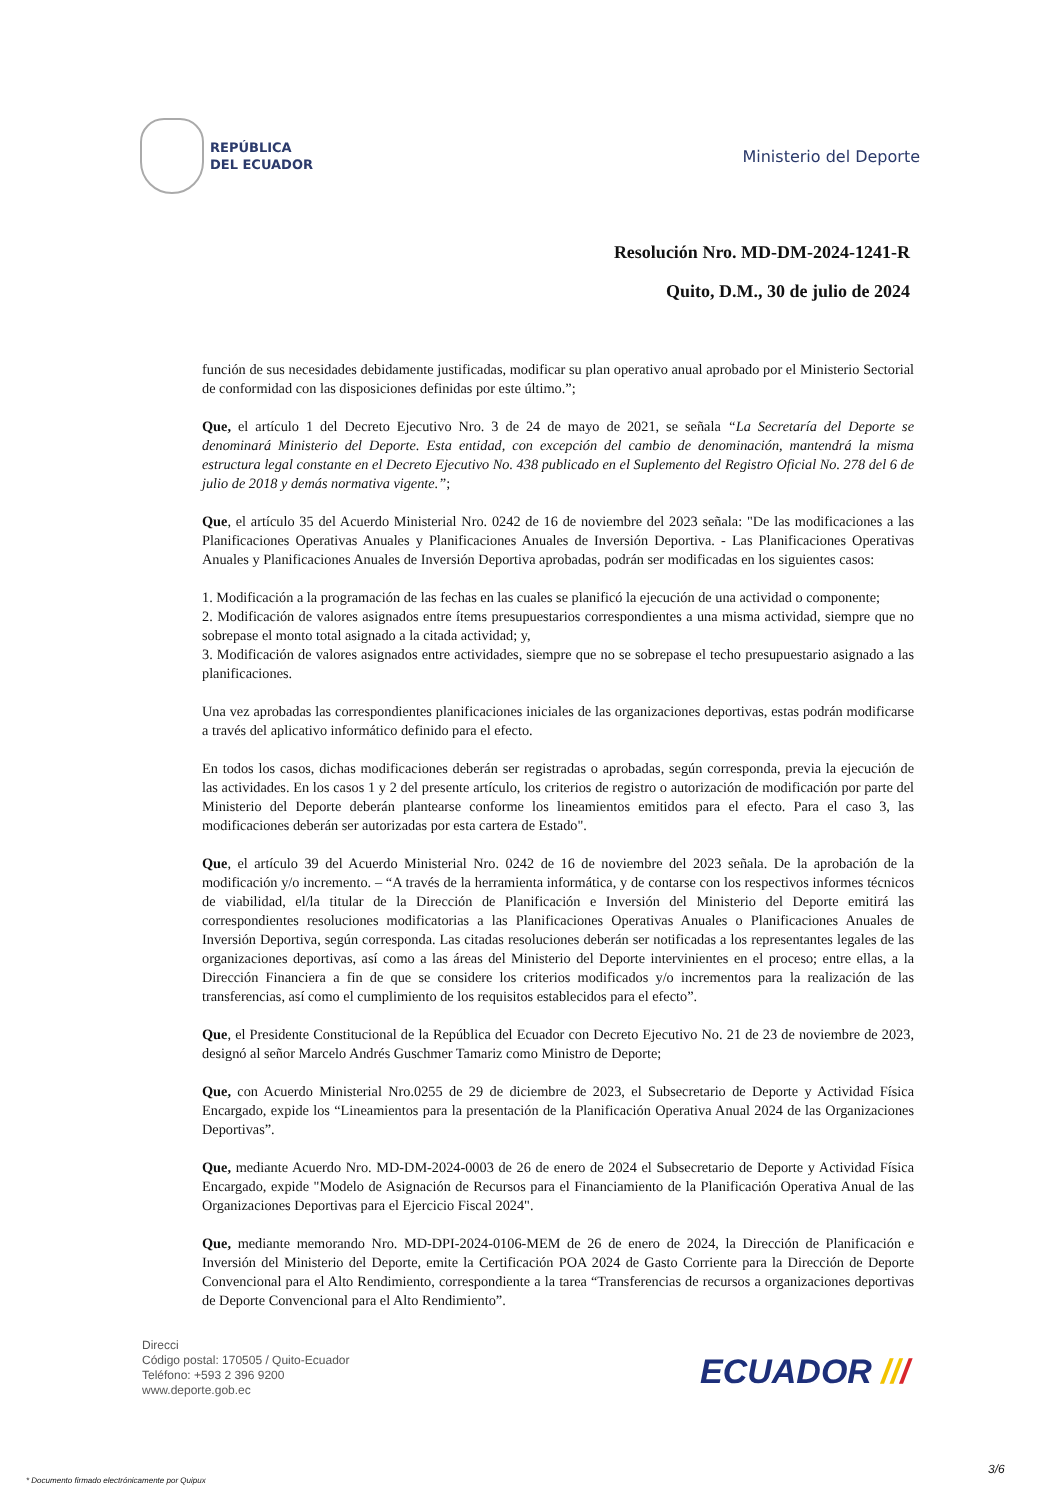REPÚBLICA
DEL ECUADOR
Ministerio del Deporte
Resolución Nro. MD-DM-2024-1241-R
Quito, D.M., 30 de julio de 2024
función de sus necesidades debidamente justificadas, modificar su plan operativo anual aprobado por el Ministerio Sectorial de conformidad con las disposiciones definidas por este último.”;
Que, el artículo 1 del Decreto Ejecutivo Nro. 3 de 24 de mayo de 2021, se señala “La Secretaría del Deporte se denominará Ministerio del Deporte. Esta entidad, con excepción del cambio de denominación, mantendrá la misma estructura legal constante en el Decreto Ejecutivo No. 438 publicado en el Suplemento del Registro Oficial No. 278 del 6 de julio de 2018 y demás normativa vigente.”;
Que, el artículo 35 del Acuerdo Ministerial Nro. 0242 de 16 de noviembre del 2023 señala: "De las modificaciones a las Planificaciones Operativas Anuales y Planificaciones Anuales de Inversión Deportiva. - Las Planificaciones Operativas Anuales y Planificaciones Anuales de Inversión Deportiva aprobadas, podrán ser modificadas en los siguientes casos:
1. Modificación a la programación de las fechas en las cuales se planificó la ejecución de una actividad o componente;
2. Modificación de valores asignados entre ítems presupuestarios correspondientes a una misma actividad, siempre que no sobrepase el monto total asignado a la citada actividad; y,
3. Modificación de valores asignados entre actividades, siempre que no se sobrepase el techo presupuestario asignado a las planificaciones.
Una vez aprobadas las correspondientes planificaciones iniciales de las organizaciones deportivas, estas podrán modificarse a través del aplicativo informático definido para el efecto.
En todos los casos, dichas modificaciones deberán ser registradas o aprobadas, según corresponda, previa la ejecución de las actividades. En los casos 1 y 2 del presente artículo, los criterios de registro o autorización de modificación por parte del Ministerio del Deporte deberán plantearse conforme los lineamientos emitidos para el efecto. Para el caso 3, las modificaciones deberán ser autorizadas por esta cartera de Estado".
Que, el artículo 39 del Acuerdo Ministerial Nro. 0242 de 16 de noviembre del 2023 señala. De la aprobación de la modificación y/o incremento. – “A través de la herramienta informática, y de contarse con los respectivos informes técnicos de viabilidad, el/la titular de la Dirección de Planificación e Inversión del Ministerio del Deporte emitirá las correspondientes resoluciones modificatorias a las Planificaciones Operativas Anuales o Planificaciones Anuales de Inversión Deportiva, según corresponda. Las citadas resoluciones deberán ser notificadas a los representantes legales de las organizaciones deportivas, así como a las áreas del Ministerio del Deporte intervinientes en el proceso; entre ellas, a la Dirección Financiera a fin de que se considere los criterios modificados y/o incrementos para la realización de las transferencias, así como el cumplimiento de los requisitos establecidos para el efecto”.
Que, el Presidente Constitucional de la República del Ecuador con Decreto Ejecutivo No. 21 de 23 de noviembre de 2023, designó al señor Marcelo Andrés Guschmer Tamariz como Ministro de Deporte;
Que, con Acuerdo Ministerial Nro.0255 de 29 de diciembre de 2023, el Subsecretario de Deporte y Actividad Física Encargado, expide los “Lineamientos para la presentación de la Planificación Operativa Anual 2024 de las Organizaciones Deportivas”.
Que, mediante Acuerdo Nro. MD-DM-2024-0003 de 26 de enero de 2024 el Subsecretario de Deporte y Actividad Física Encargado, expide "Modelo de Asignación de Recursos para el Financiamiento de la Planificación Operativa Anual de las Organizaciones Deportivas para el Ejercicio Fiscal 2024".
Que, mediante memorando Nro. MD-DPI-2024-0106-MEM de 26 de enero de 2024, la Dirección de Planificación e Inversión del Ministerio del Deporte, emite la Certificación POA 2024 de Gasto Corriente para la Dirección de Deporte Convencional para el Alto Rendimiento, correspondiente a la tarea “Transferencias de recursos a organizaciones deportivas de Deporte Convencional para el Alto Rendimiento”.
Direcci
Código postal: 170505 / Quito-Ecuador
Teléfono: +593 2 396 9200
www.deporte.gob.ec
ECUADOR ///
3/6
* Documento firmado electrónicamente por Quipux